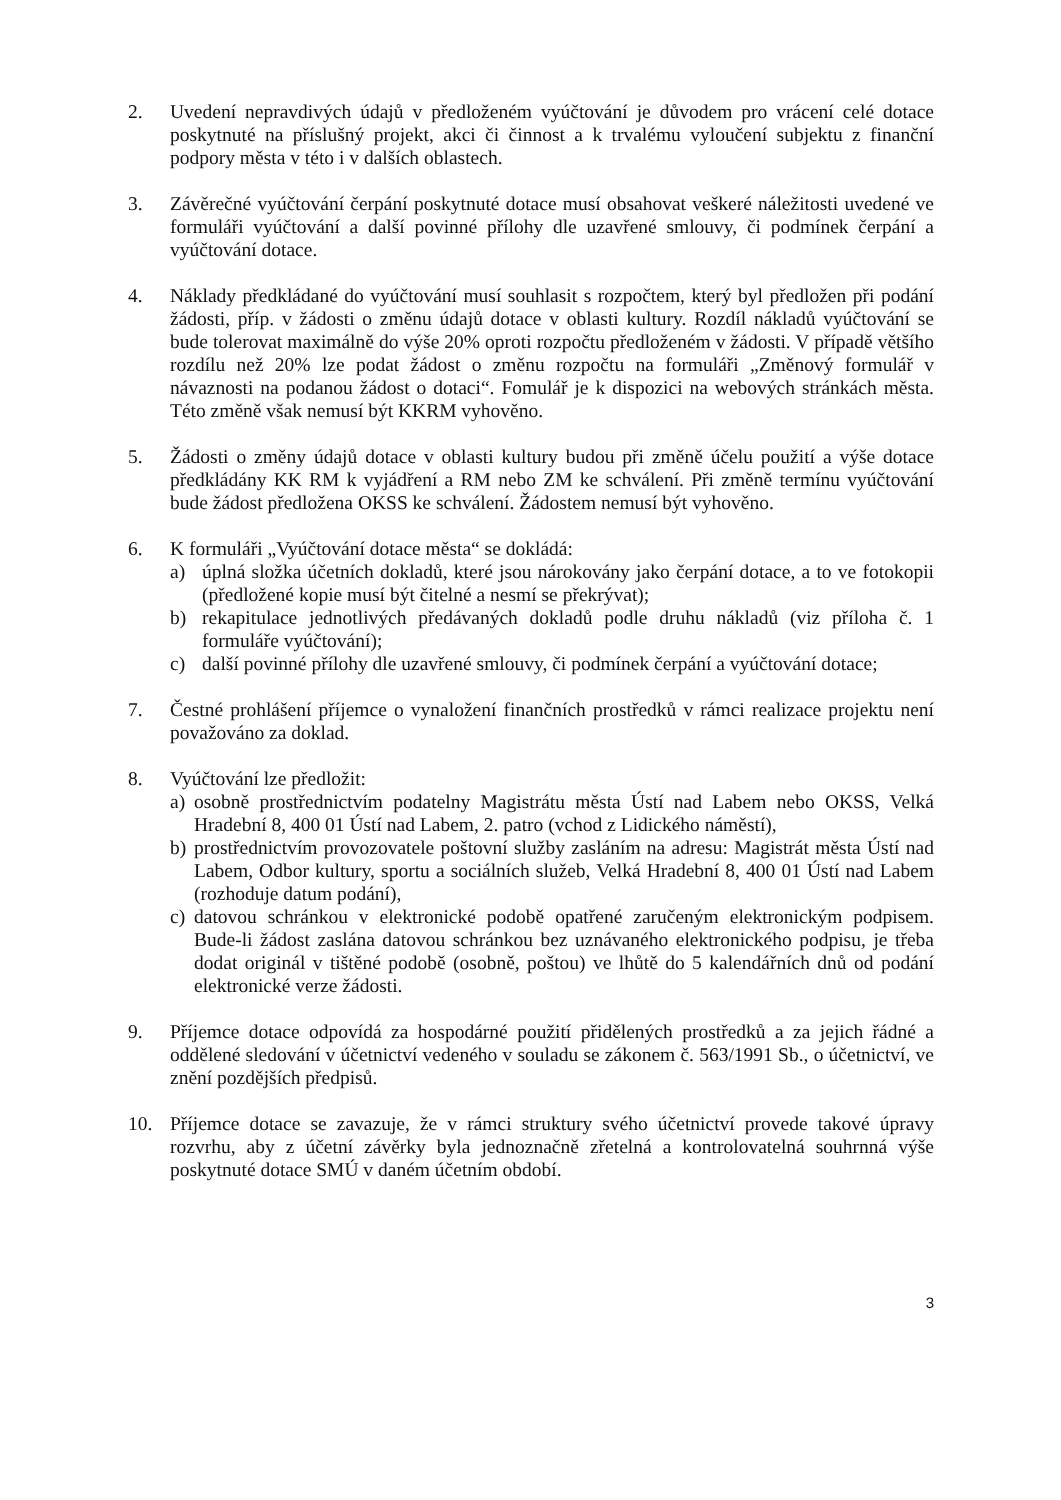2. Uvedení nepravdivých údajů v předloženém vyúčtování je důvodem pro vrácení celé dotace poskytnuté na příslušný projekt, akci či činnost a k trvalému vyloučení subjektu z finanční podpory města v této i v dalších oblastech.
3. Závěrečné vyúčtování čerpání poskytnuté dotace musí obsahovat veškeré náležitosti uvedené ve formuláři vyúčtování a další povinné přílohy dle uzavřené smlouvy, či podmínek čerpání a vyúčtování dotace.
4. Náklady předkládané do vyúčtování musí souhlasit s rozpočtem, který byl předložen při podání žádosti, příp. v žádosti o změnu údajů dotace v oblasti kultury. Rozdíl nákladů vyúčtování se bude tolerovat maximálně do výše 20% oproti rozpočtu předloženém v žádosti. V případě většího rozdílu než 20% lze podat žádost o změnu rozpočtu na formuláři „Změnový formulář v návaznosti na podanou žádost o dotaci“. Fomulář je k dispozici na webových stránkách města. Této změně však nemusí být KKRM vyhověno.
5. Žádosti o změny údajů dotace v oblasti kultury budou při změně účelu použití a výše dotace předkládány KK RM k vyjádření a RM nebo ZM ke schválení. Při změně termínu vyúčtování bude žádost předložena OKSS ke schválení. Žádostem nemusí být vyhověno.
6. K formuláři „Vyúčtování dotace města“ se dokládá:
a) úplná složka účetních dokladů, které jsou nárokovány jako čerpání dotace, a to ve fotokopii (předložené kopie musí být čitelné a nesmí se překrývat);
b) rekapitulace jednotlivých předávaných dokladů podle druhu nákladů (viz příloha č. 1 formuláře vyúčtování);
c) další povinné přílohy dle uzavřené smlouvy, či podmínek čerpání a vyúčtování dotace;
7. Čestné prohlášení příjemce o vynaložení finančních prostředků v rámci realizace projektu není považováno za doklad.
8. Vyúčtování lze předložit:
a) osobně prostřednictvím podatelny Magistrátu města Ústí nad Labem nebo OKSS, Velká Hradební 8, 400 01 Ústí nad Labem, 2. patro (vchod z Lidického náměstí),
b) prostřednictvím provozovatele poštovní služby zasláním na adresu: Magistrát města Ústí nad Labem, Odbor kultury, sportu a sociálních služeb, Velká Hradební 8, 400 01 Ústí nad Labem (rozhoduje datum podání),
c) datovou schránkou v elektronické podobě opatřené zaručeným elektronickým podpisem. Bude-li žádost zaslána datovou schránkou bez uznávaného elektronického podpisu, je třeba dodat originál v tištěné podobě (osobně, poštou) ve lhůtě do 5 kalendářních dnů od podání elektronické verze žádosti.
9. Příjemce dotace odpovídá za hospodárné použití přidělených prostředků a za jejich řádné a oddělené sledování v účetnictví vedeného v souladu se zákonem č. 563/1991 Sb., o účetnictví, ve znění pozdějších předpisů.
10. Příjemce dotace se zavazuje, že v rámci struktury svého účetnictví provede takové úpravy rozvrhu, aby z účetní závěrky byla jednoznačně zřetelná a kontrolovatelná souhrnná výše poskytnuté dotace SMÚ v daném účetním období.
3